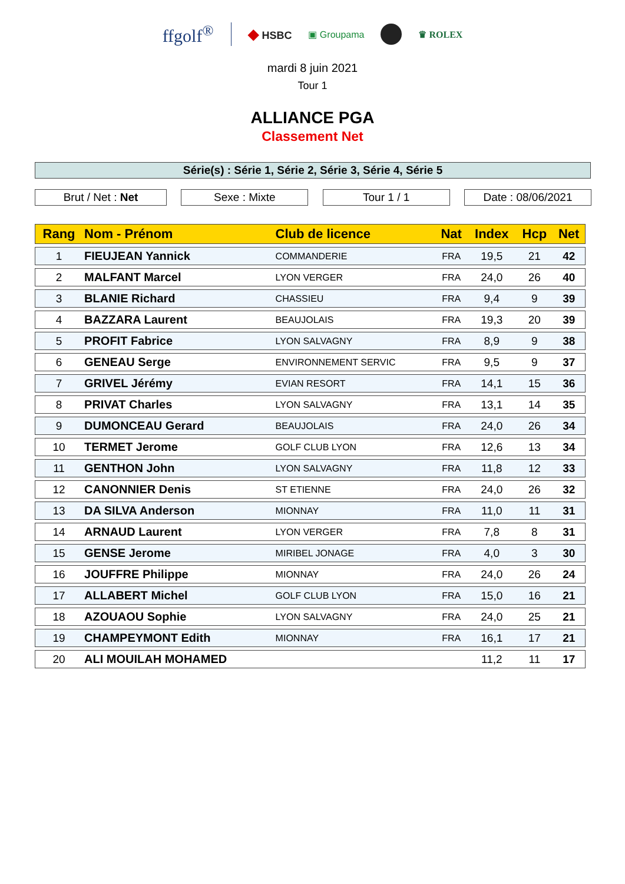ffgolf<sup>®</sup>
◆ HSBC ▣ Groupama ♛ ROLEX
mardi 8 juin 2021
Tour 1
ALLIANCE PGA
Classement Net
Série(s) : Série 1, Série 2, Série 3, Série 4, Série 5
Brut / Net : Net Sexe : Mixte Tour 1 / 1 Date : 08/06/2021
| Rang | Nom - Prénom | Club de licence | Nat | Index | Hcp | Net |
| --- | --- | --- | --- | --- | --- | --- |
| 1 | FIEUJEAN Yannick | COMMANDERIE | FRA | 19,5 | 21 | 42 |
| 2 | MALFANT Marcel | LYON VERGER | FRA | 24,0 | 26 | 40 |
| 3 | BLANIE Richard | CHASSIEU | FRA | 9,4 | 9 | 39 |
| 4 | BAZZARA Laurent | BEAUJOLAIS | FRA | 19,3 | 20 | 39 |
| 5 | PROFIT Fabrice | LYON SALVAGNY | FRA | 8,9 | 9 | 38 |
| 6 | GENEAU Serge | ENVIRONNEMENT SERVIC | FRA | 9,5 | 9 | 37 |
| 7 | GRIVEL Jérémy | EVIAN RESORT | FRA | 14,1 | 15 | 36 |
| 8 | PRIVAT Charles | LYON SALVAGNY | FRA | 13,1 | 14 | 35 |
| 9 | DUMONCEAU Gerard | BEAUJOLAIS | FRA | 24,0 | 26 | 34 |
| 10 | TERMET Jerome | GOLF CLUB LYON | FRA | 12,6 | 13 | 34 |
| 11 | GENTHON John | LYON SALVAGNY | FRA | 11,8 | 12 | 33 |
| 12 | CANONNIER Denis | ST ETIENNE | FRA | 24,0 | 26 | 32 |
| 13 | DA SILVA Anderson | MIONNAY | FRA | 11,0 | 11 | 31 |
| 14 | ARNAUD Laurent | LYON VERGER | FRA | 7,8 | 8 | 31 |
| 15 | GENSE Jerome | MIRIBEL JONAGE | FRA | 4,0 | 3 | 30 |
| 16 | JOUFFRE Philippe | MIONNAY | FRA | 24,0 | 26 | 24 |
| 17 | ALLABERT Michel | GOLF CLUB LYON | FRA | 15,0 | 16 | 21 |
| 18 | AZOUAOU Sophie | LYON SALVAGNY | FRA | 24,0 | 25 | 21 |
| 19 | CHAMPEYMONT Edith | MIONNAY | FRA | 16,1 | 17 | 21 |
| 20 | ALI MOUILAH MOHAMED | | | 11,2 | 11 | 17 |